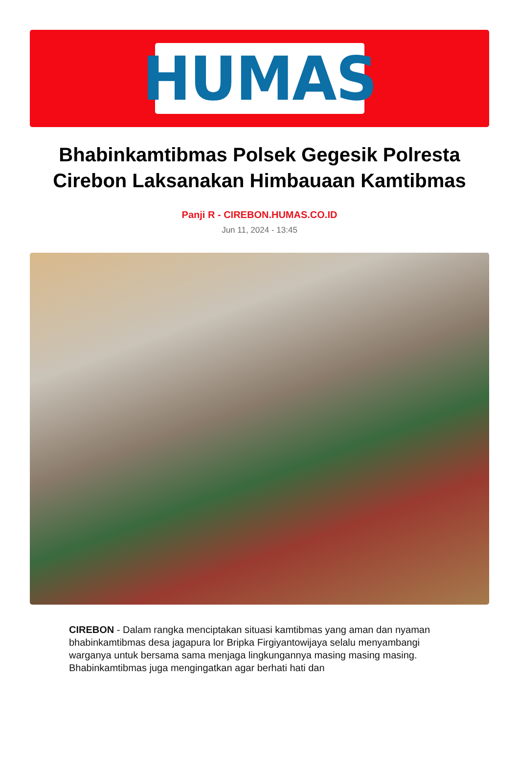HUMAS
Bhabinkamtibmas Polsek Gegesik Polresta Cirebon Laksanakan Himbauaan Kamtibmas
Panji R - CIREBON.HUMAS.CO.ID
Jun 11, 2024 - 13:45
CIREBON - Dalam rangka menciptakan situasi kamtibmas yang aman dan nyaman bhabinkamtibmas desa jagapura lor Bripka Firgiyantowijaya selalu menyambangi warganya untuk bersama sama menjaga lingkungannya masing masing masing. Bhabinkamtibmas juga mengingatkan agar berhati hati dan